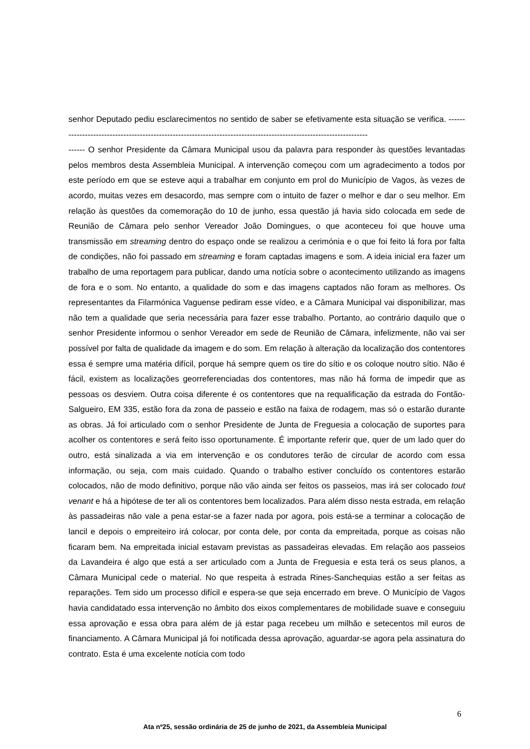senhor Deputado pediu esclarecimentos no sentido de saber se efetivamente esta situação se verifica. -------------------------------------------------------------------------------------------------------------------
------ O senhor Presidente da Câmara Municipal usou da palavra para responder às questões levantadas pelos membros desta Assembleia Municipal. A intervenção começou com um agradecimento a todos por este período em que se esteve aqui a trabalhar em conjunto em prol do Município de Vagos, às vezes de acordo, muitas vezes em desacordo, mas sempre com o intuito de fazer o melhor e dar o seu melhor. Em relação às questões da comemoração do 10 de junho, essa questão já havia sido colocada em sede de Reunião de Câmara pelo senhor Vereador João Domingues, o que aconteceu foi que houve uma transmissão em streaming dentro do espaço onde se realizou a cerimónia e o que foi feito lá fora por falta de condições, não foi passado em streaming e foram captadas imagens e som. A ideia inicial era fazer um trabalho de uma reportagem para publicar, dando uma notícia sobre o acontecimento utilizando as imagens de fora e o som. No entanto, a qualidade do som e das imagens captados não foram as melhores. Os representantes da Filarmónica Vaguense pediram esse vídeo, e a Câmara Municipal vai disponibilizar, mas não tem a qualidade que seria necessária para fazer esse trabalho. Portanto, ao contrário daquilo que o senhor Presidente informou o senhor Vereador em sede de Reunião de Câmara, infelizmente, não vai ser possível por falta de qualidade da imagem e do som. Em relação à alteração da localização dos contentores essa é sempre uma matéria difícil, porque há sempre quem os tire do sítio e os coloque noutro sítio. Não é fácil, existem as localizações georreferenciadas dos contentores, mas não há forma de impedir que as pessoas os desviem. Outra coisa diferente é os contentores que na requalificação da estrada do Fontão-Salgueiro, EM 335, estão fora da zona de passeio e estão na faixa de rodagem, mas só o estarão durante as obras. Já foi articulado com o senhor Presidente de Junta de Freguesia a colocação de suportes para acolher os contentores e será feito isso oportunamente. É importante referir que, quer de um lado quer do outro, está sinalizada a via em intervenção e os condutores terão de circular de acordo com essa informação, ou seja, com mais cuidado. Quando o trabalho estiver concluído os contentores estarão colocados, não de modo definitivo, porque não vão ainda ser feitos os passeios, mas irá ser colocado tout venant e há a hipótese de ter ali os contentores bem localizados. Para além disso nesta estrada, em relação às passadeiras não vale a pena estar-se a fazer nada por agora, pois está-se a terminar a colocação de lancil e depois o empreiteiro irá colocar, por conta dele, por conta da empreitada, porque as coisas não ficaram bem. Na empreitada inicial estavam previstas as passadeiras elevadas. Em relação aos passeios da Lavandeira é algo que está a ser articulado com a Junta de Freguesia e esta terá os seus planos, a Câmara Municipal cede o material. No que respeita à estrada Rines-Sanchequias estão a ser feitas as reparações. Tem sido um processo difícil e espera-se que seja encerrado em breve. O Município de Vagos havia candidatado essa intervenção no âmbito dos eixos complementares de mobilidade suave e conseguiu essa aprovação e essa obra para além de já estar paga recebeu um milhão e setecentos mil euros de financiamento. A Câmara Municipal já foi notificada dessa aprovação, aguardar-se agora pela assinatura do contrato. Esta é uma excelente notícia com todo
6
Ata nº25, sessão ordinária de 25 de junho de 2021, da Assembleia Municipal